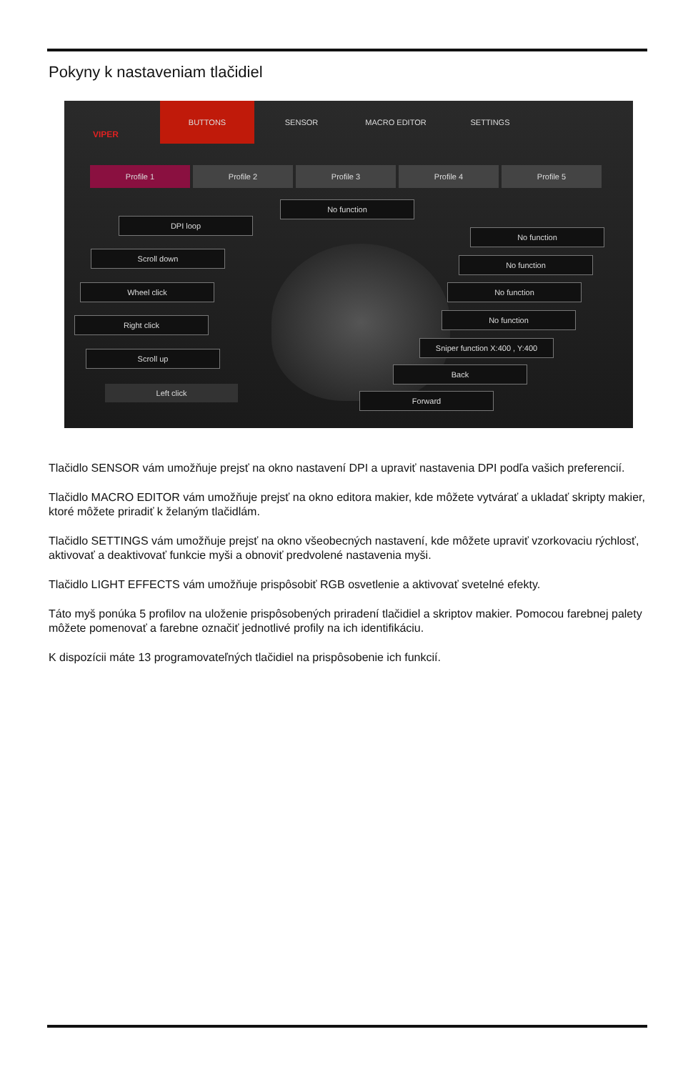Pokyny k nastaveniam tlačidiel
VIPER
BUTTONS SENSOR MACRO EDITOR SETTINGS
Profile 1 Profile 2 Profile 3 Profile 4 Profile 5
No function
DPI loop
No function
Scroll down
No function
Wheel click No function
Right click
No function
Scroll up
Sniper function X:400 , Y:400
Back
Left click
Forward
Tlačidlo SENSOR vám umožňuje prejsť na okno nastavení DPI a upraviť nastavenia DPI podľa vašich preferencií.
Tlačidlo MACRO EDITOR vám umožňuje prejsť na okno editora makier, kde môžete vytvárať a ukladať skripty makier, ktoré môžete priradiť k želaným tlačidlám.
Tlačidlo SETTINGS vám umožňuje prejsť na okno všeobecných nastavení, kde môžete upraviť vzorkovaciu rýchlosť, aktivovať a deaktivovať funkcie myši a obnoviť predvolené nastavenia myši.
Tlačidlo LIGHT EFFECTS vám umožňuje prispôsobiť RGB osvetlenie a aktivovať svetelné efekty.
Táto myš ponúka 5 profilov na uloženie prispôsobených priradení tlačidiel a skriptov makier. Pomocou farebnej palety môžete pomenovať a farebne označiť jednotlivé profily na ich identifikáciu.
K dispozícii máte 13 programovateľných tlačidiel na prispôsobenie ich funkcií.